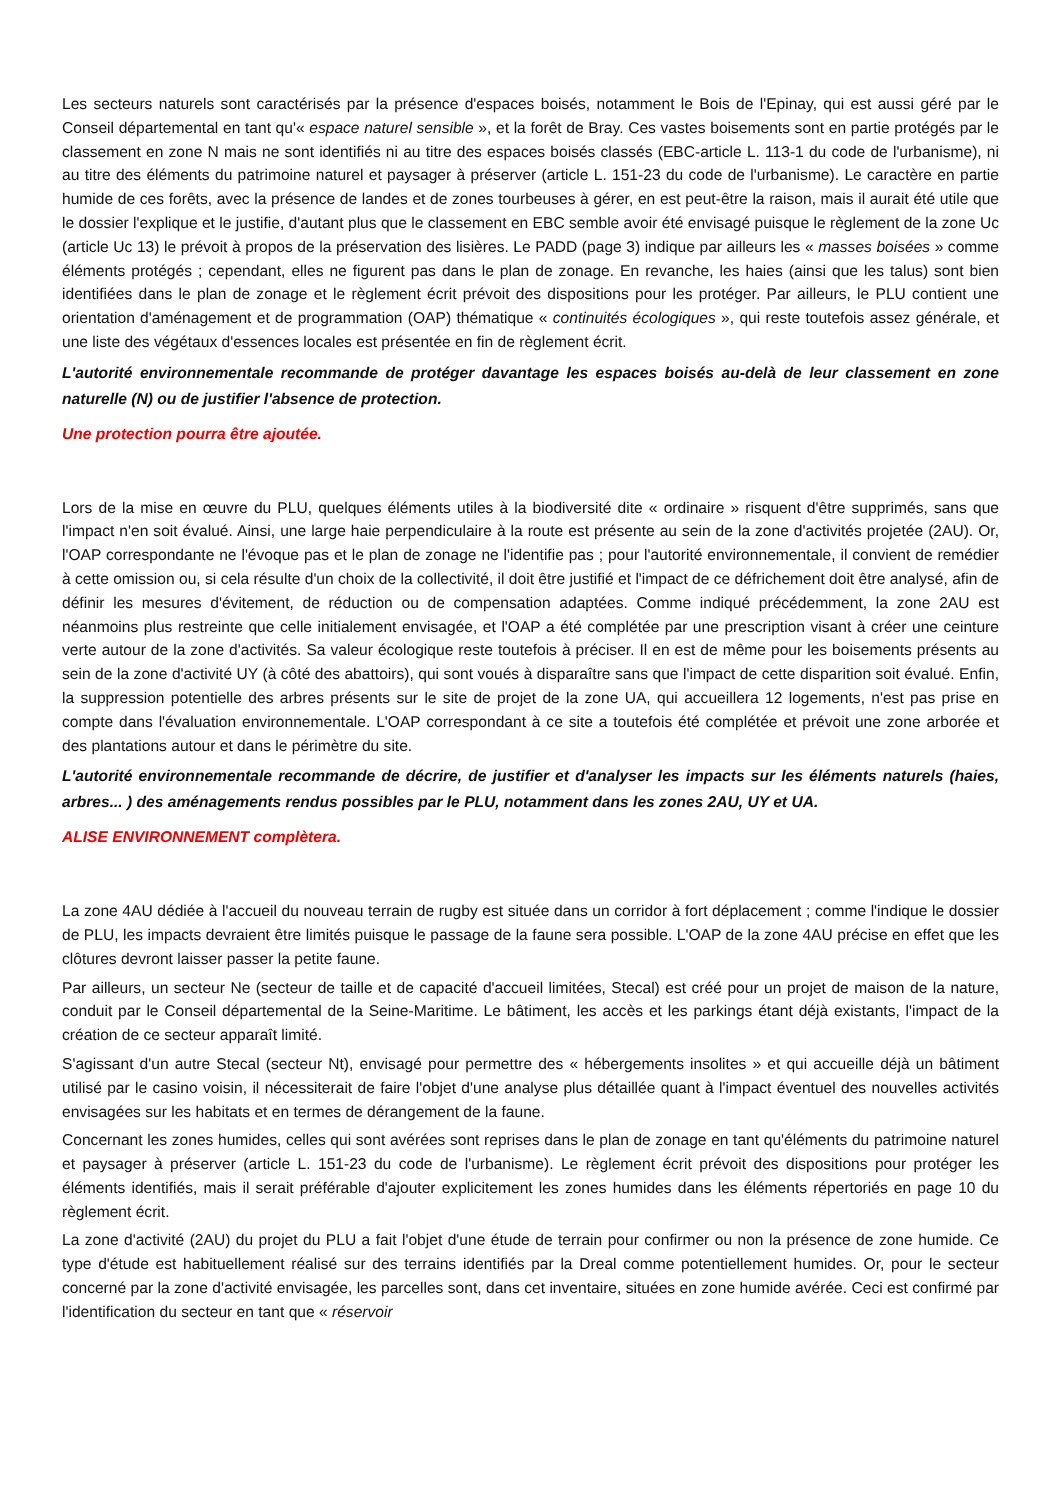Les secteurs naturels sont caractérisés par la présence d'espaces boisés, notamment le Bois de l'Epinay, qui est aussi géré par le Conseil départemental en tant qu'« espace naturel sensible », et la forêt de Bray. Ces vastes boisements sont en partie protégés par le classement en zone N mais ne sont identifiés ni au titre des espaces boisés classés (EBC-article L. 113-1 du code de l'urbanisme), ni au titre des éléments du patrimoine naturel et paysager à préserver (article L. 151-23 du code de l'urbanisme). Le caractère en partie humide de ces forêts, avec la présence de landes et de zones tourbeuses à gérer, en est peut-être la raison, mais il aurait été utile que le dossier l'explique et le justifie, d'autant plus que le classement en EBC semble avoir été envisagé puisque le règlement de la zone Uc (article Uc 13) le prévoit à propos de la préservation des lisières. Le PADD (page 3) indique par ailleurs les « masses boisées » comme éléments protégés ; cependant, elles ne figurent pas dans le plan de zonage. En revanche, les haies (ainsi que les talus) sont bien identifiées dans le plan de zonage et le règlement écrit prévoit des dispositions pour les protéger. Par ailleurs, le PLU contient une orientation d'aménagement et de programmation (OAP) thématique « continuités écologiques », qui reste toutefois assez générale, et une liste des végétaux d'essences locales est présentée en fin de règlement écrit.
L'autorité environnementale recommande de protéger davantage les espaces boisés au-delà de leur classement en zone naturelle (N) ou de justifier l'absence de protection.
Une protection pourra être ajoutée.
Lors de la mise en œuvre du PLU, quelques éléments utiles à la biodiversité dite « ordinaire » risquent d'être supprimés, sans que l'impact n'en soit évalué. Ainsi, une large haie perpendiculaire à la route est présente au sein de la zone d'activités projetée (2AU). Or, l'OAP correspondante ne l'évoque pas et le plan de zonage ne l'identifie pas ; pour l'autorité environnementale, il convient de remédier à cette omission ou, si cela résulte d'un choix de la collectivité, il doit être justifié et l'impact de ce défrichement doit être analysé, afin de définir les mesures d'évitement, de réduction ou de compensation adaptées. Comme indiqué précédemment, la zone 2AU est néanmoins plus restreinte que celle initialement envisagée, et l'OAP a été complétée par une prescription visant à créer une ceinture verte autour de la zone d'activités. Sa valeur écologique reste toutefois à préciser. Il en est de même pour les boisements présents au sein de la zone d'activité UY (à côté des abattoirs), qui sont voués à disparaître sans que l'impact de cette disparition soit évalué. Enfin, la suppression potentielle des arbres présents sur le site de projet de la zone UA, qui accueillera 12 logements, n'est pas prise en compte dans l'évaluation environnementale. L'OAP correspondant à ce site a toutefois été complétée et prévoit une zone arborée et des plantations autour et dans le périmètre du site.
L'autorité environnementale recommande de décrire, de justifier et d'analyser les impacts sur les éléments naturels (haies, arbres... ) des aménagements rendus possibles par le PLU, notamment dans les zones 2AU, UY et UA.
ALISE ENVIRONNEMENT complètera.
La zone 4AU dédiée à l'accueil du nouveau terrain de rugby est située dans un corridor à fort déplacement ; comme l'indique le dossier de PLU, les impacts devraient être limités puisque le passage de la faune sera possible. L'OAP de la zone 4AU précise en effet que les clôtures devront laisser passer la petite faune.
Par ailleurs, un secteur Ne (secteur de taille et de capacité d'accueil limitées, Stecal) est créé pour un projet de maison de la nature, conduit par le Conseil départemental de la Seine-Maritime. Le bâtiment, les accès et les parkings étant déjà existants, l'impact de la création de ce secteur apparaît limité.
S'agissant d'un autre Stecal (secteur Nt), envisagé pour permettre des « hébergements insolites » et qui accueille déjà un bâtiment utilisé par le casino voisin, il nécessiterait de faire l'objet d'une analyse plus détaillée quant à l'impact éventuel des nouvelles activités envisagées sur les habitats et en termes de dérangement de la faune.
Concernant les zones humides, celles qui sont avérées sont reprises dans le plan de zonage en tant qu'éléments du patrimoine naturel et paysager à préserver (article L. 151-23 du code de l'urbanisme). Le règlement écrit prévoit des dispositions pour protéger les éléments identifiés, mais il serait préférable d'ajouter explicitement les zones humides dans les éléments répertoriés en page 10 du règlement écrit.
La zone d'activité (2AU) du projet du PLU a fait l'objet d'une étude de terrain pour confirmer ou non la présence de zone humide. Ce type d'étude est habituellement réalisé sur des terrains identifiés par la Dreal comme potentiellement humides. Or, pour le secteur concerné par la zone d'activité envisagée, les parcelles sont, dans cet inventaire, situées en zone humide avérée. Ceci est confirmé par l'identification du secteur en tant que « réservoir